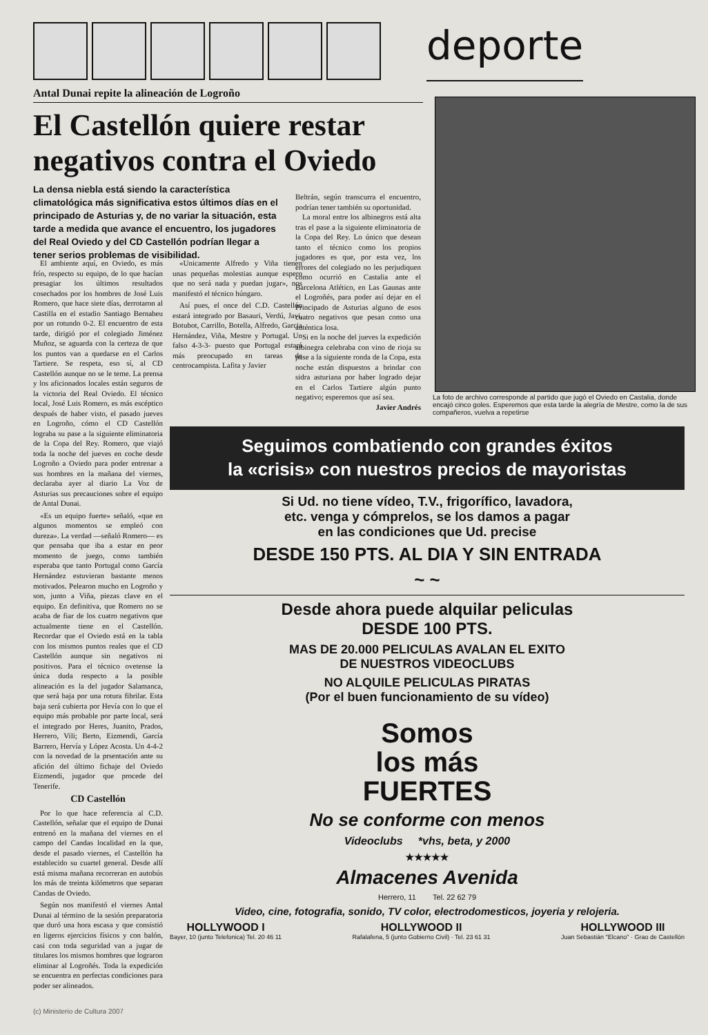deporte
Antal Dunai repite la alineación de Logroño
El Castellón quiere restar negativos contra el Oviedo
La densa niebla está siendo la característica climatológica más significativa estos últimos días en el principado de Asturias y, de no variar la situación, esta tarde a medida que avance el encuentro, los jugadores del Real Oviedo y del CD Castellón podrían llegar a tener serios problemas de visibilidad.
Beltrán, según transcurra el encuentro, podrían tener también su oportunidad.
La moral entre los albinegros está alta tras el pase a la siguiente eliminatoria de la Copa del Rey. Lo único que desean tanto el técnico como los propios jugadores es que, por esta vez, los errores del colegiado no les perjudiquen como ocurrió en Castalia ante el Barcelona Atlético, en Las Gaunas ante el Logroñés, para poder así dejar en el Principado de Asturias alguno de esos cuatro negativos que pesan como una auténtica losa.
Si en la noche del jueves la expedición albinegra celebraba con vino de rioja su pase a la siguiente ronda de la Copa, esta noche están dispuestos a brindar con sidra asturiana por haber logrado dejar en el Carlos Tartiere algún punto negativo; esperemos que así sea.
Javier Andrés
El ambiente aquí, en Oviedo, es más frío, respecto su equipo, de lo que hacían presagiar los últimos resultados cosechados por los hombres de José Luis Romero, que hace siete días, derrotaron al Castilla en el estadio Santiago Bernabeu por un rotundo 0-2. El encuentro de esta tarde, dirigió por el colegiado Jiménez Muñoz, se aguarda con la certeza de que los puntos van a quedarse en el Carlos Tartiere. Se respeta, eso sí, al CD Castellón aunque no se le teme. La prensa y los aficionados locales están seguros de la victoria del Real Oviedo. El técnico local, José Luis Romero, es más escéptico después de haber visto, el pasado jueves en Logroño, cómo el CD Castellón lograba su pase a la siguiente eliminatoria de la Copa del Rey. Romero, que viajó toda la noche del jueves en coche desde Logroño a Oviedo para poder entrenar a sus hombres en la mañana del viernes, declaraba ayer al diario La Voz de Asturias sus precauciones sobre el equipo de Antal Dunai.
«Es un equipo fuerte» señaló, «que en algunos momentos se empleó con dureza». La verdad —señaló Romero— es que pensaba que iba a estar en peor momento de juego, como también esperaba que tanto Portugal como García Hernández estuvieran bastante menos motivados. Pelearon mucho en Logroño y son, junto a Viña, piezas clave en el equipo. En definitiva, que Romero no se acaba de fiar de los cuatro negativos que actualmente tiene en el Castellón. Recordar que el Oviedo está en la tabla con los mismos puntos reales que el CD Castellón aunque sin negativos ni positivos. Para el técnico ovetense la única duda respecto a la posible alineación es la del jugador Salamanca, que será baja por una rotura fibrilar. Esta baja será cubierta por Hevía con lo que el equipo más probable por parte local, será el integrado por Heres, Juanito, Prados, Herrero, Vili; Berto, Eizmendi, García Barrero, Hervía y López Acosta. Un 4-4-2 con la novedad de la prsentación ante su afición del último fichaje del Oviedo Eizmendi, jugador que procede del Tenerife.
CD Castellón
Por lo que hace referencia al C.D. Castellón, señalar que el equipo de Dunai entrenó en la mañana del viernes en el campo del Candas localidad en la que, desde el pasado viernes, el Castellón ha establecido su cuartel general. Desde allí está misma mañana recorreran en autobús los más de treinta kilómetros que separan Candas de Oviedo.
Según nos manifestó el viernes Antal Dunai al término de la sesión preparatoria que duró una hora escasa y que consistió en ligeros ejercicios físicos y con balón, casi con toda seguridad van a jugar de titulares los mismos hombres que lograron eliminar al Logroñés. Toda la expedición se encuentra en perfectas condiciones para poder ser alineados.
«Unicamente Alfredo y Viña tienen unas pequeñas molestias aunque espero que no será nada y puedan jugar», nos manifestó el técnico húngaro.
Así pues, el once del C.D. Castellón estará integrado por Basauri, Verdú, Javi, Botubot, Carrillo, Botella, Alfredo, Garcia Hernández, Viña, Mestre y Portugal. Un falso 4-3-3- puesto que Portugal estará más preocupado en tareas de centrocampista. Lafita y Javier
La foto de archivo corresponde al partido que jugó el Oviedo en Castalia, donde encajó cinco goles. Esperemos que esta tarde la alegría de Mestre, como la de sus compañeros, vuelva a repetirse
Seguimos combatiendo con grandes éxitos
la «crisis» con nuestros precios de mayoristas
Si Ud. no tiene vídeo, T.V., frigorífico, lavadora,
etc. venga y cómprelos, se los damos a pagar
en las condiciones que Ud. precise
DESDE 150 PTS. AL DIA Y SIN ENTRADA
~ ~
Desde ahora puede alquilar peliculas
DESDE 100 PTS.
MAS DE 20.000 PELICULAS AVALAN EL EXITO
DE NUESTROS VIDEOCLUBS
NO ALQUILE PELICULAS PIRATAS
(Por el buen funcionamiento de su vídeo)
Somos
los más
FUERTES
No se conforme con menos
Videoclubs *vhs, beta, y 2000
★★★★★
Almacenes Avenida
Herrero, 11 Tel. 22 62 79
Video, cine, fotografia, sonido, TV color, electrodomesticos, joyeria y relojeria.
HOLLYWOOD I
Bayer, 10 (junto Telefonica) Tel. 20 46 11
HOLLYWOOD II
Rafalafena, 5 (junto Gobierno Civil) · Tel. 23 61 31
HOLLYWOOD III
Juan Sebastián "Elcano" · Grao de Castellón
(c) Ministerio de Cultura 2007